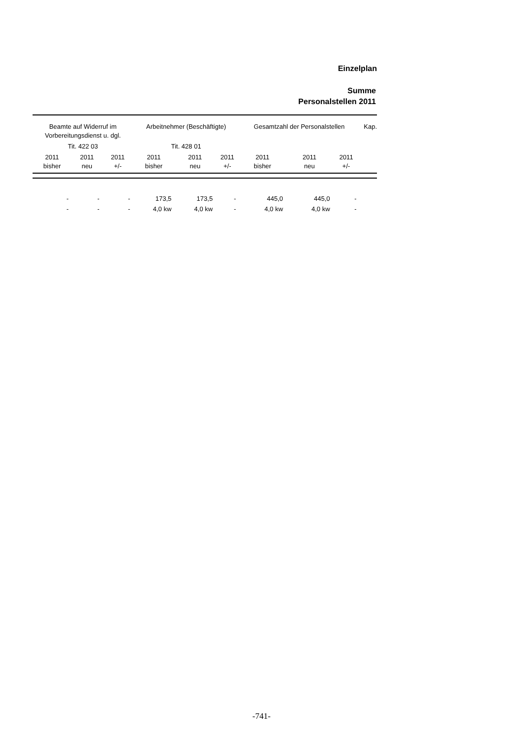Einzelplan
Summe
Personalstellen 2011
| Beamte auf Widerruf im Vorbereitungsdienst u. dgl. | | | Arbeitnehmer (Beschäftigte) | | | Gesamtzahl der Personalstellen | | | Kap. |
| --- | --- | --- | --- | --- | --- | --- | --- | --- | --- |
| Tit. 422 03 | | | Tit. 428 01 | | | | | | |
| 2011 bisher | 2011 neu | 2011 +/- | 2011 bisher | 2011 neu | 2011 +/- | 2011 bisher | 2011 neu | 2011 +/- | |
| - | - | - | 173,5 | 173,5 | - | 445,0 | 445,0 | - | |
| - | - | - | 4,0 kw | 4,0 kw | - | 4,0 kw | 4,0 kw | - | |
-741-